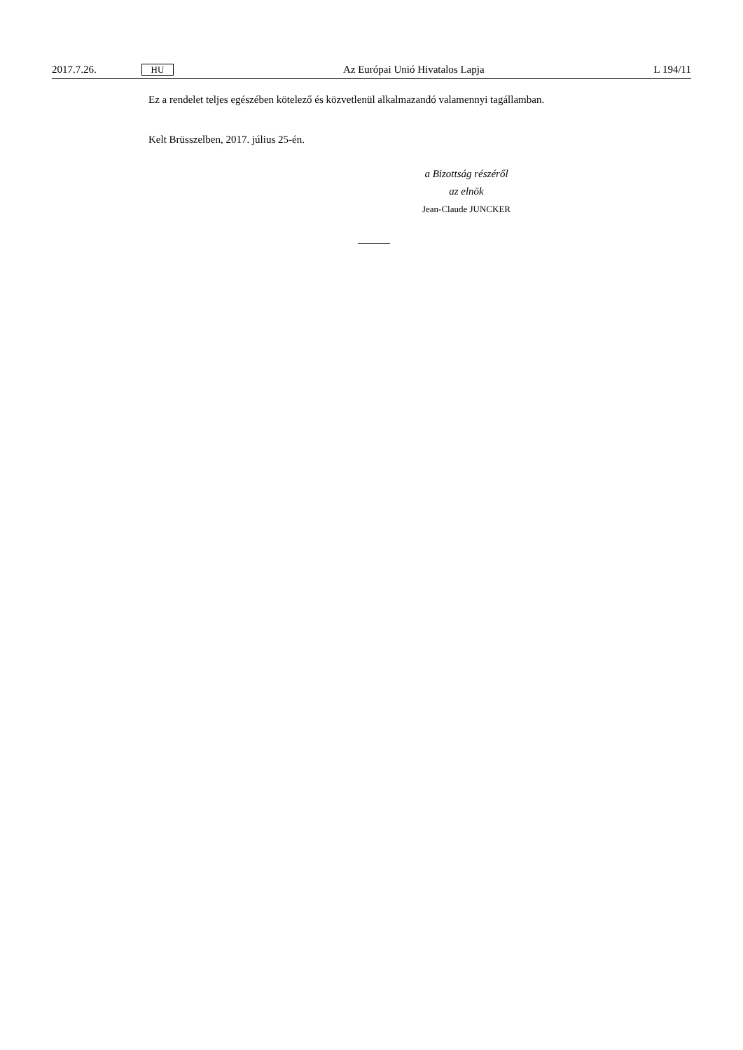2017.7.26. HU Az Európai Unió Hivatalos Lapja L 194/11
Ez a rendelet teljes egészében kötelező és közvetlenül alkalmazandó valamennyi tagállamban.
Kelt Brüsszelben, 2017. július 25-én.
a Bizottság részéről
az elnök
Jean-Claude JUNCKER